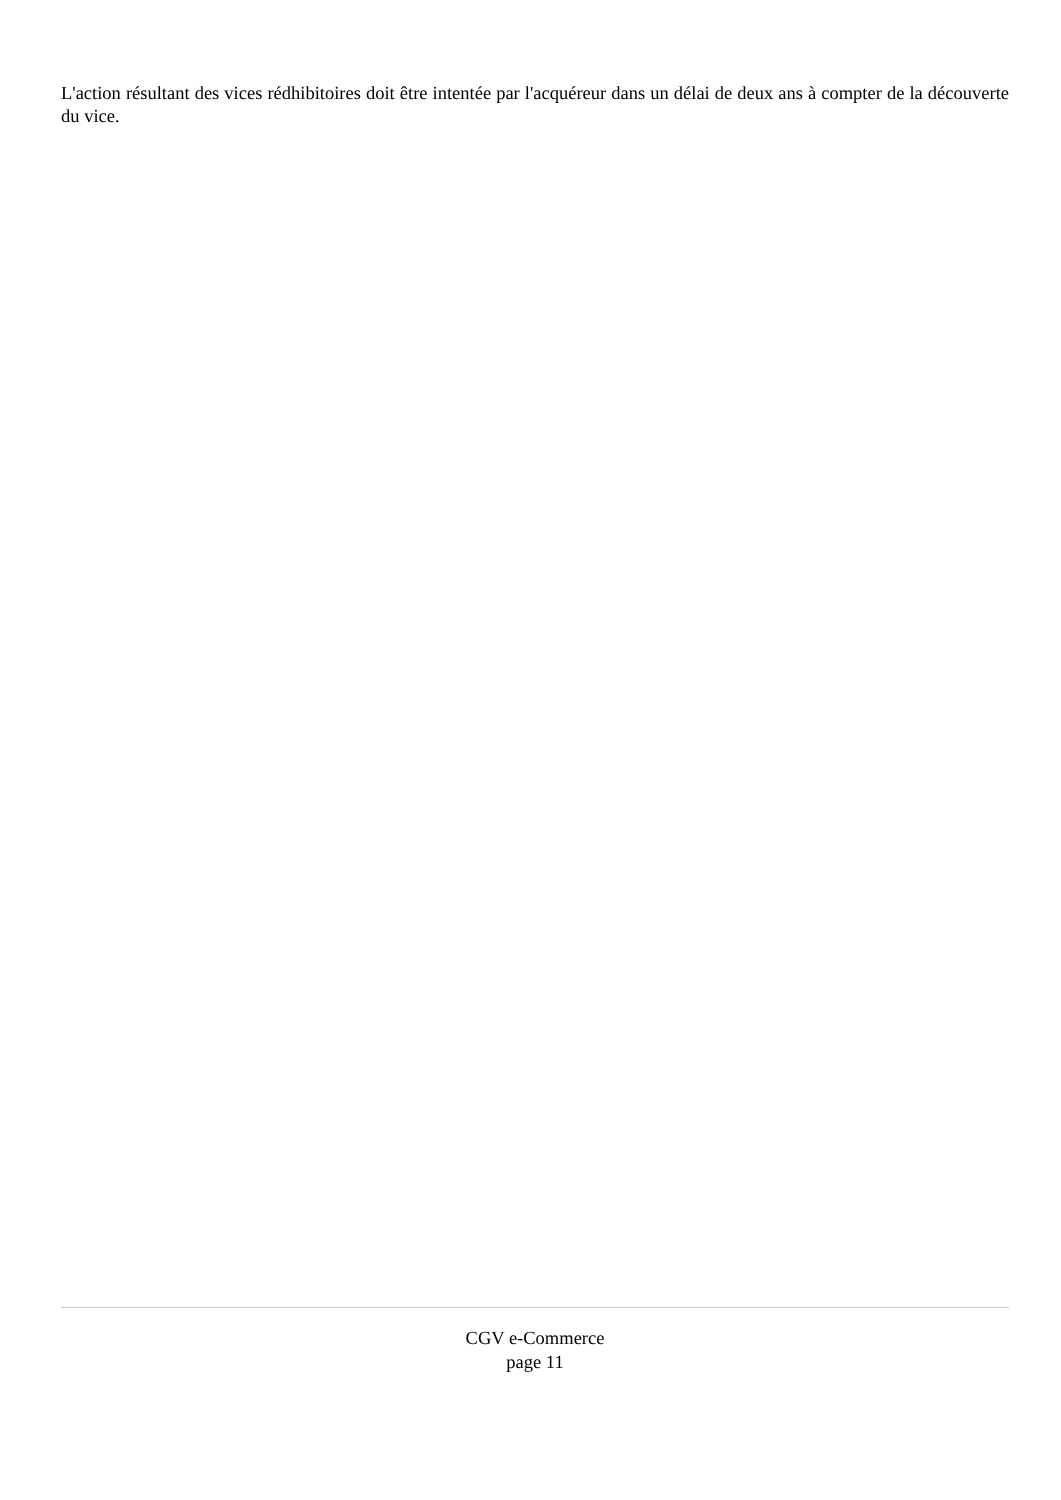L'action résultant des vices rédhibitoires doit être intentée par l'acquéreur dans un délai de deux ans à compter de la découverte du vice.
CGV e-Commerce
page 11